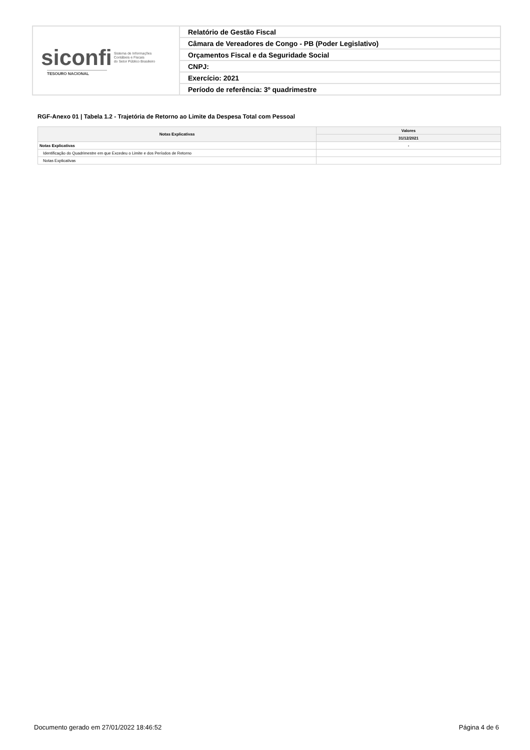| siconfi Sistema de Informações Contábeis e Fiscais do Setor Público Brasileiro TESOURO NACIONAL | Relatório de Gestão Fiscal |
| | Câmara de Vereadores de Congo - PB (Poder Legislativo) |
| | Orçamentos Fiscal e da Seguridade Social |
| | CNPJ: |
| | Exercício: 2021 |
| | Período de referência: 3º quadrimestre |
RGF-Anexo 01 | Tabela 1.2 - Trajetória de Retorno ao Limite da Despesa Total com Pessoal
| Notas Explicativas | Valores |
| --- | --- |
| | 31/12/2021 |
| Notas Explicativas | - |
| Identificação do Quadrimestre em que Excedeu o Limite e dos Períodos de Retorno | |
| Notas Explicativas | |
Documento gerado em 27/01/2022 18:46:52 Página 4 de 6